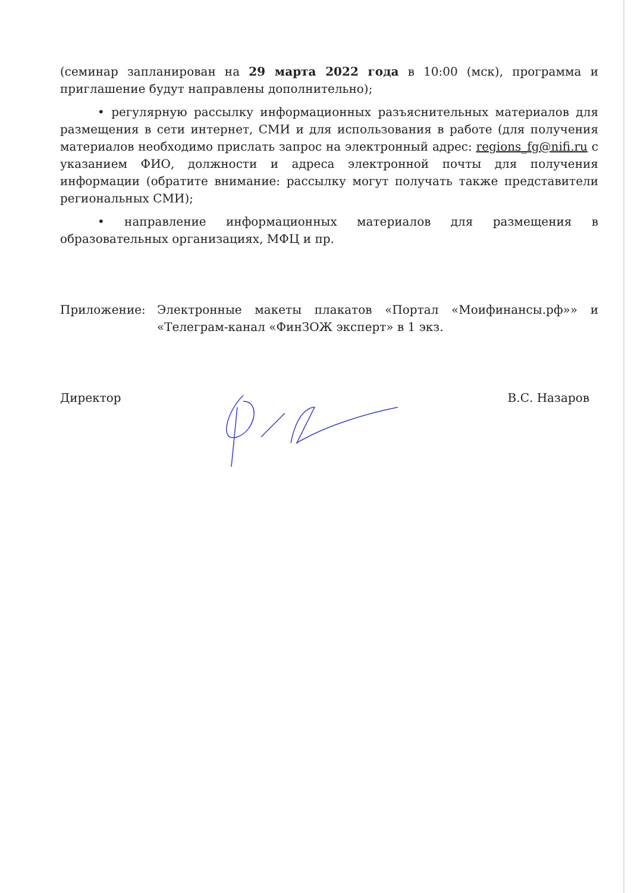(семинар запланирован на 29 марта 2022 года в 10:00 (мск), программа и приглашение будут направлены дополнительно);
• регулярную рассылку информационных разъяснительных материалов для размещения в сети интернет, СМИ и для использования в работе (для получения материалов необходимо прислать запрос на электронный адрес: regions_fg@nifi.ru с указанием ФИО, должности и адреса электронной почты для получения информации (обратите внимание: рассылку могут получать также представители региональных СМИ);
• направление информационных материалов для размещения в образовательных организациях, МФЦ и пр.
Приложение: Электронные макеты плакатов «Портал «Моифинансы.рф»» и «Телеграм-канал «ФинЗОЖ эксперт» в 1 экз.
Директор В.С. Назаров